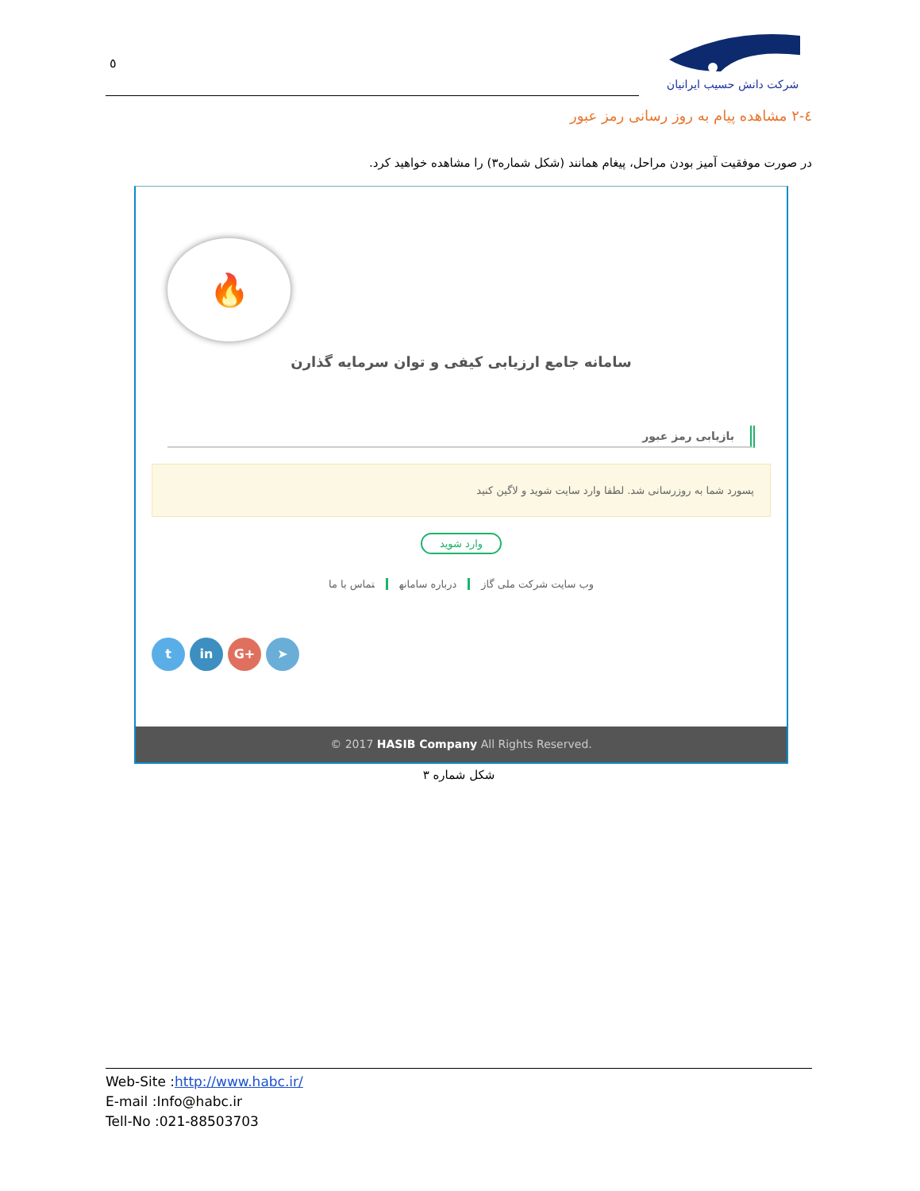٥
شرکت دانش حسیب ایرانیان
٤-٢ مشاهده پیام به روز رسانی رمز عبور
در صورت موفقیت آمیز بودن مراحل، پیغام همانند (شکل شماره۳) را مشاهده خواهید کرد.
🔥
سامانه جامع ارزیابی کیفی و توان سرمایه گذارن
بازیابی رمز عبور
پسورد شما به روزرسانی شد. لطفا وارد سایت شوید و لاگین کنید
وارد شوید
وب سایت شرکت ملی گاز درباره سامانه تماس با ما
t in G+ ➤
© 2017 HASIB Company All Rights Reserved.
شکل شماره ۳
Web-Site :http://www.habc.ir/
E-mail :Info@habc.ir
Tell-No :021-88503703